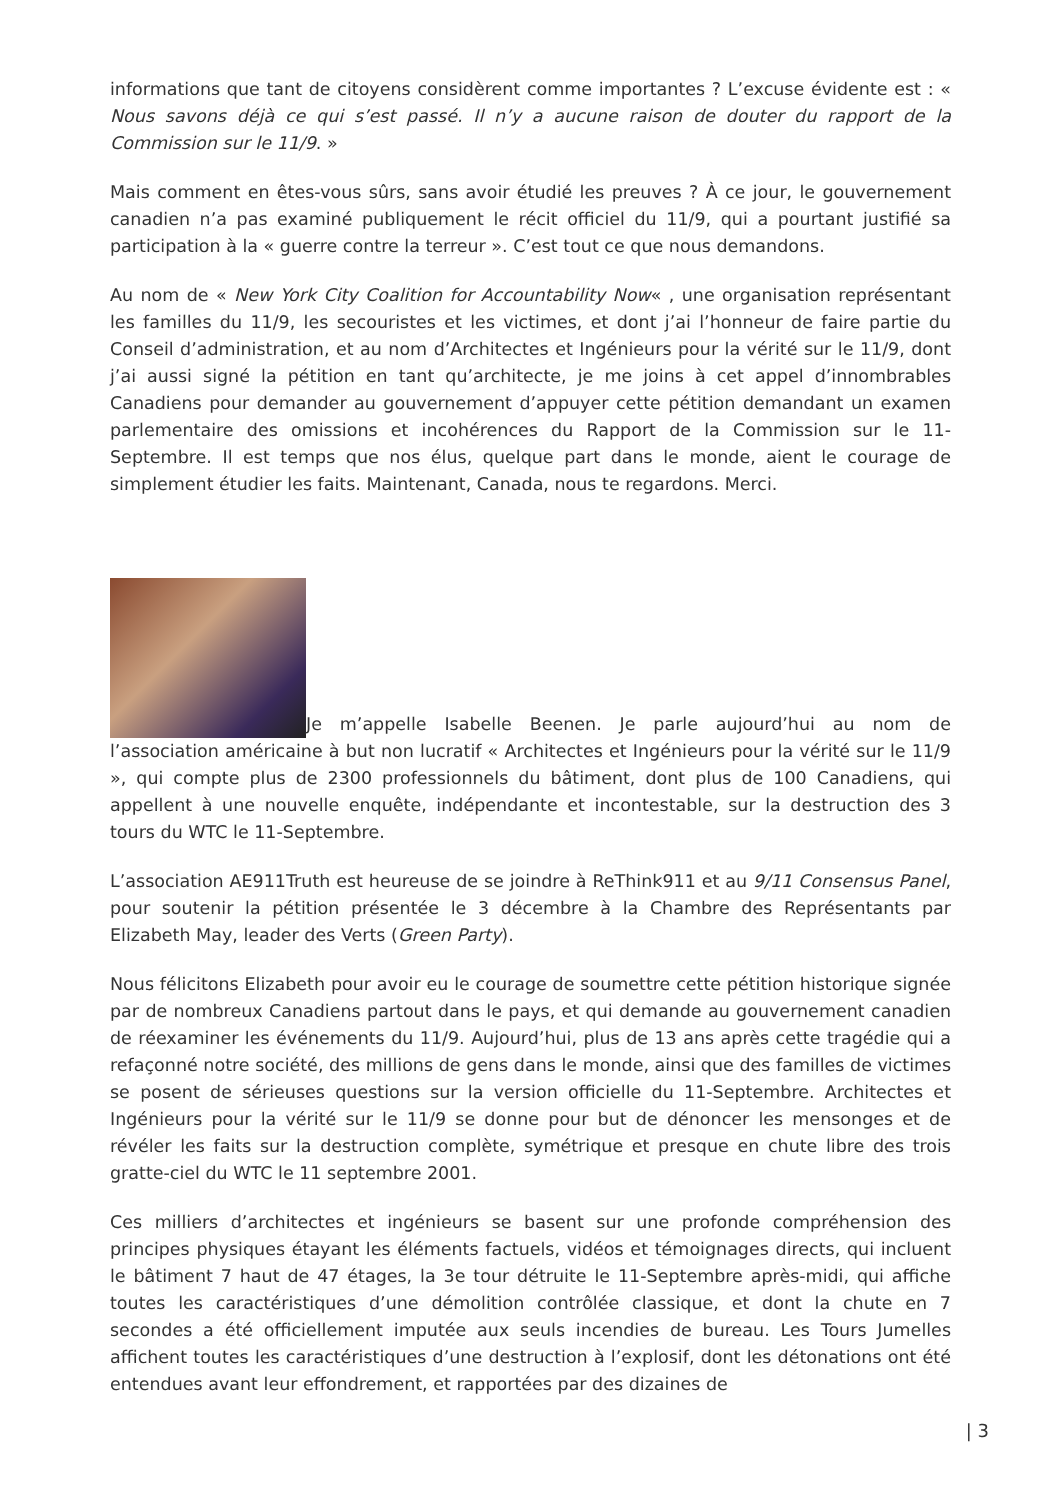informations que tant de citoyens considèrent comme importantes ? L’excuse évidente est : « Nous savons déjà ce qui s’est passé. Il n’y a aucune raison de douter du rapport de la Commission sur le 11/9. »
Mais comment en êtes-vous sûrs, sans avoir étudié les preuves ? À ce jour, le gouvernement canadien n’a pas examiné publiquement le récit officiel du 11/9, qui a pourtant justifié sa participation à la « guerre contre la terreur ». C’est tout ce que nous demandons.
Au nom de « New York City Coalition for Accountability Now« , une organisation représentant les familles du 11/9, les secouristes et les victimes, et dont j’ai l’honneur de faire partie du Conseil d’administration, et au nom d’Architectes et Ingénieurs pour la vérité sur le 11/9, dont j’ai aussi signé la pétition en tant qu’architecte, je me joins à cet appel d’innombrables Canadiens pour demander au gouvernement d’appuyer cette pétition demandant un examen parlementaire des omissions et incohérences du Rapport de la Commission sur le 11-Septembre. Il est temps que nos élus, quelque part dans le monde, aient le courage de simplement étudier les faits. Maintenant, Canada, nous te regardons. Merci.
Je m’appelle Isabelle Beenen. Je parle aujourd’hui au nom de l’association américaine à but non lucratif « Architectes et Ingénieurs pour la vérité sur le 11/9 », qui compte plus de 2300 professionnels du bâtiment, dont plus de 100 Canadiens, qui appellent à une nouvelle enquête, indépendante et incontestable, sur la destruction des 3 tours du WTC le 11-Septembre.
L’association AE911Truth est heureuse de se joindre à ReThink911 et au 9/11 Consensus Panel, pour soutenir la pétition présentée le 3 décembre à la Chambre des Représentants par Elizabeth May, leader des Verts (Green Party).
Nous félicitons Elizabeth pour avoir eu le courage de soumettre cette pétition historique signée par de nombreux Canadiens partout dans le pays, et qui demande au gouvernement canadien de réexaminer les événements du 11/9. Aujourd’hui, plus de 13 ans après cette tragédie qui a refaçonné notre société, des millions de gens dans le monde, ainsi que des familles de victimes se posent de sérieuses questions sur la version officielle du 11-Septembre. Architectes et Ingénieurs pour la vérité sur le 11/9 se donne pour but de dénoncer les mensonges et de révéler les faits sur la destruction complète, symétrique et presque en chute libre des trois gratte-ciel du WTC le 11 septembre 2001.
Ces milliers d’architectes et ingénieurs se basent sur une profonde compréhension des principes physiques étayant les éléments factuels, vidéos et témoignages directs, qui incluent le bâtiment 7 haut de 47 étages, la 3e tour détruite le 11-Septembre après-midi, qui affiche toutes les caractéristiques d’une démolition contrôlée classique, et dont la chute en 7 secondes a été officiellement imputée aux seuls incendies de bureau. Les Tours Jumelles affichent toutes les caractéristiques d’une destruction à l’explosif, dont les détonations ont été entendues avant leur effondrement, et rapportées par des dizaines de
| 3